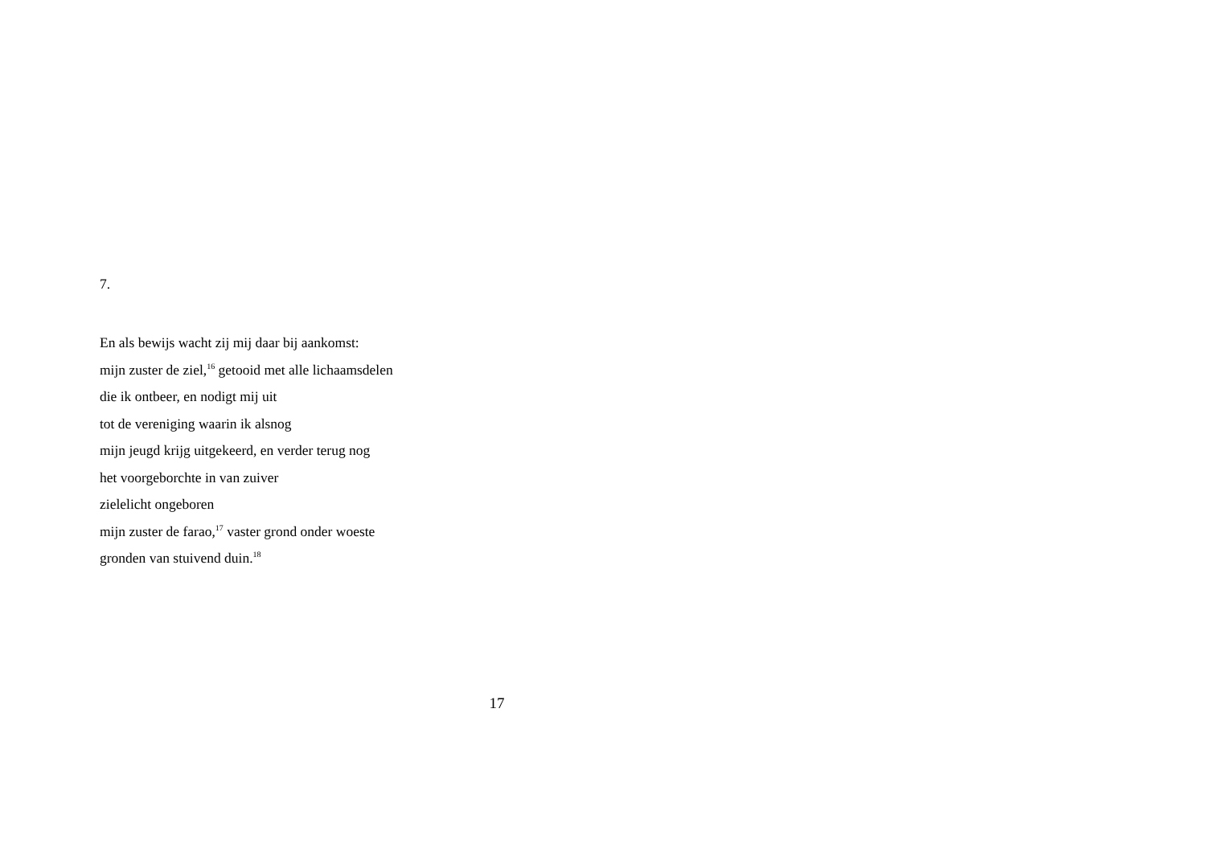7.
En als bewijs wacht zij mij daar bij aankomst:
mijn zuster de ziel,<sup>16</sup> getooid met alle lichaamsdelen
die ik ontbeer, en nodigt mij uit
tot de vereniging waarin ik alsnog
mijn jeugd krijg uitgekeerd, en verder terug nog
het voorgeborchte in van zuiver
zielelicht ongeboren
mijn zuster de farao,<sup>17</sup> vaster grond onder woeste
gronden van stuivend duin.<sup>18</sup>
17